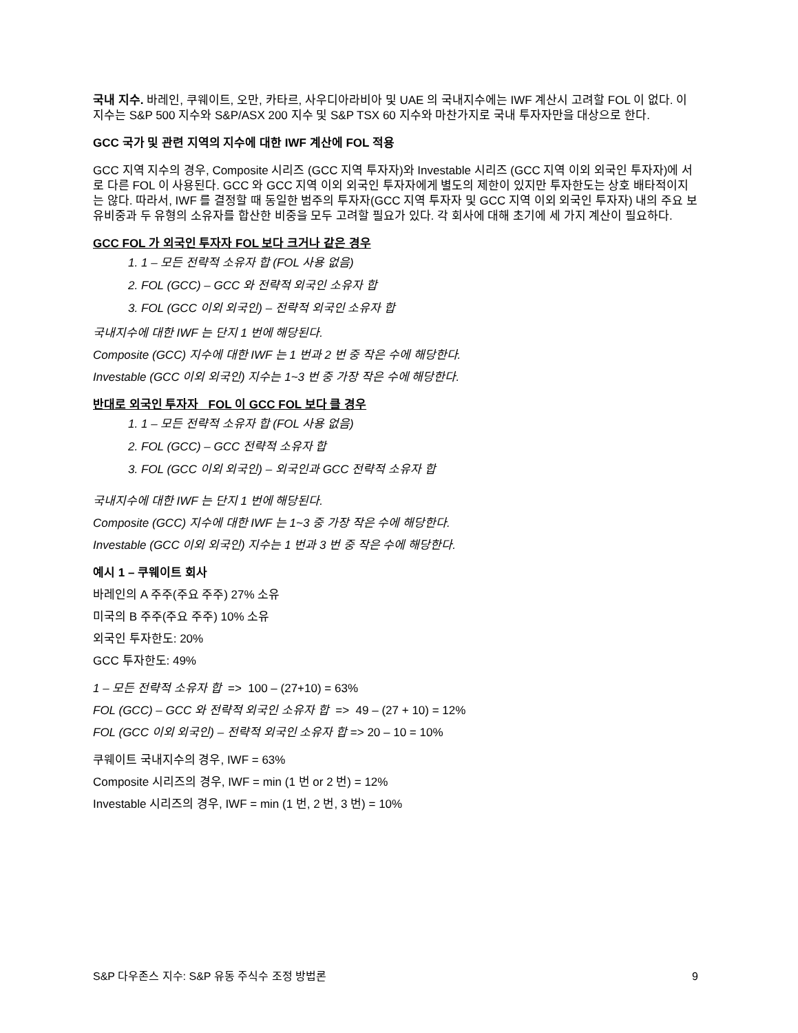국내 지수. 바레인, 쿠웨이트, 오만, 카타르, 사우디아라비아 및 UAE 의 국내지수에는 IWF 계산시 고려할 FOL 이 없다. 이 지수는 S&P 500 지수와 S&P/ASX 200 지수 및 S&P TSX 60 지수와 마찬가지로 국내 투자자만을 대상으로 한다.
GCC 국가 및 관련 지역의 지수에 대한 IWF 계산에 FOL 적용
GCC 지역 지수의 경우, Composite 시리즈 (GCC 지역 투자자)와 Investable 시리즈 (GCC 지역 이외 외국인 투자자)에 서로 다른 FOL 이 사용된다. GCC 와 GCC 지역 이외 외국인 투자자에게 별도의 제한이 있지만 투자한도는 상호 배타적이지는 않다. 따라서, IWF 를 결정할 때 동일한 범주의 투자자(GCC 지역 투자자 및 GCC 지역 이외 외국인 투자자) 내의 주요 보유비중과 두 유형의 소유자를 합산한 비중을 모두 고려할 필요가 있다. 각 회사에 대해 초기에 세 가지 계산이 필요하다.
GCC FOL 가 외국인 투자자 FOL 보다 크거나 같은 경우
1. 1 – 모든 전략적 소유자 합 (FOL 사용 없음)
2. FOL (GCC) – GCC 와 전략적 외국인 소유자 합
3. FOL (GCC 이외 외국인) – 전략적 외국인 소유자 합
국내지수에 대한 IWF 는 단지 1 번에 해당된다.
Composite (GCC) 지수에 대한 IWF 는 1 번과 2 번 중 작은 수에 해당한다.
Investable (GCC 이외 외국인) 지수는 1~3 번 중 가장 작은 수에 해당한다.
반대로 외국인 투자자 FOL 이 GCC FOL 보다 클 경우
1. 1 – 모든 전략적 소유자 합 (FOL 사용 없음)
2. FOL (GCC) – GCC 전략적 소유자 합
3. FOL (GCC 이외 외국인) – 외국인과 GCC 전략적 소유자 합
국내지수에 대한 IWF 는 단지 1 번에 해당된다.
Composite (GCC) 지수에 대한 IWF 는 1~3 중 가장 작은 수에 해당한다.
Investable (GCC 이외 외국인) 지수는 1 번과 3 번 중 작은 수에 해당한다.
예시 1 – 쿠웨이트 회사
바레인의 A 주주(주요 주주) 27% 소유
미국의 B 주주(주요 주주) 10% 소유
외국인 투자한도: 20%
GCC 투자한도: 49%
1 – 모든 전략적 소유자 합 => 100 – (27+10) = 63%
FOL (GCC) – GCC 와 전략적 외국인 소유자 합 => 49 – (27 + 10) = 12%
FOL (GCC 이외 외국인) – 전략적 외국인 소유자 합 => 20 – 10 = 10%
쿠웨이트 국내지수의 경우, IWF = 63%
Composite 시리즈의 경우, IWF = min (1 번 or 2 번) = 12%
Investable 시리즈의 경우, IWF = min (1 번, 2 번, 3 번) = 10%
S&P 다우존스 지수: S&P 유동 주식수 조정 방법론 9